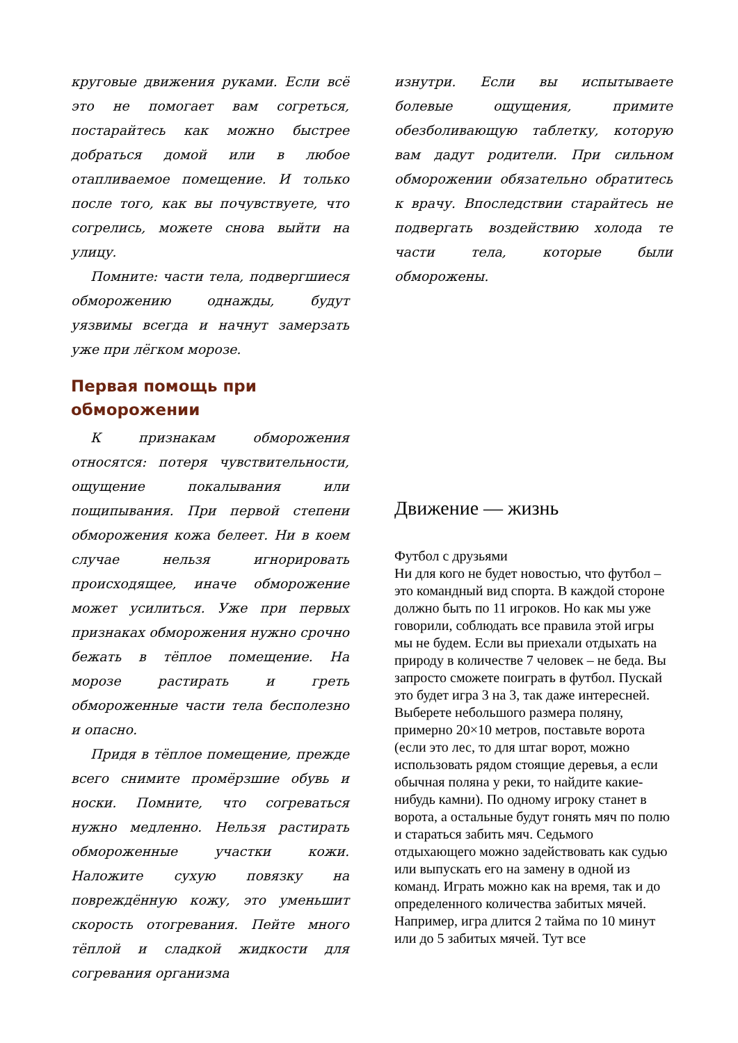круговые движения руками. Если всё это не помогает вам согреться, постарайтесь как можно быстрее добраться домой или в любое отапливаемое помещение. И только после того, как вы почувствуете, что согрелись, можете снова выйти на улицу.
Помните: части тела, подвергшиеся обморожению однажды, будут уязвимы всегда и начнут замерзать уже при лёгком морозе.
Первая помощь при обморожении
К признакам обморожения относятся: потеря чувствительности, ощущение покалывания или пощипывания. При первой степени обморожения кожа белеет. Ни в коем случае нельзя игнорировать происходящее, иначе обморожение может усилиться. Уже при первых признаках обморожения нужно срочно бежать в тёплое помещение. На морозе растирать и греть обмороженные части тела бесполезно и опасно.
Придя в тёплое помещение, прежде всего снимите промёрзшие обувь и носки. Помните, что согреваться нужно медленно. Нельзя растирать обмороженные участки кожи. Наложите сухую повязку на повреждённую кожу, это уменьшит скорость отогревания. Пейте много тёплой и сладкой жидкости для согревания организма
изнутри. Если вы испытываете болевые ощущения, примите обезболивающую таблетку, которую вам дадут родители. При сильном обморожении обязательно обратитесь к врачу. Впоследствии старайтесь не подвергать воздействию холода те части тела, которые были обморожены.
Движение — жизнь
Футбол с друзьями
Ни для кого не будет новостью, что футбол – это командный вид спорта. В каждой стороне должно быть по 11 игроков. Но как мы уже говорили, соблюдать все правила этой игры мы не будем. Если вы приехали отдыхать на природу в количестве 7 человек – не беда. Вы запросто сможете поиграть в футбол. Пускай это будет игра 3 на 3, так даже интересней. Выберете небольшого размера поляну, примерно 20×10 метров, поставьте ворота (если это лес, то для штаг ворот, можно использовать рядом стоящие деревья, а если обычная поляна у реки, то найдите какие-нибудь камни). По одному игроку станет в ворота, а остальные будут гонять мяч по полю и стараться забить мяч. Седьмого отдыхающего можно задействовать как судью или выпускать его на замену в одной из команд. Играть можно как на время, так и до определенного количества забитых мячей. Например, игра длится 2 тайма по 10 минут или до 5 забитых мячей. Тут все